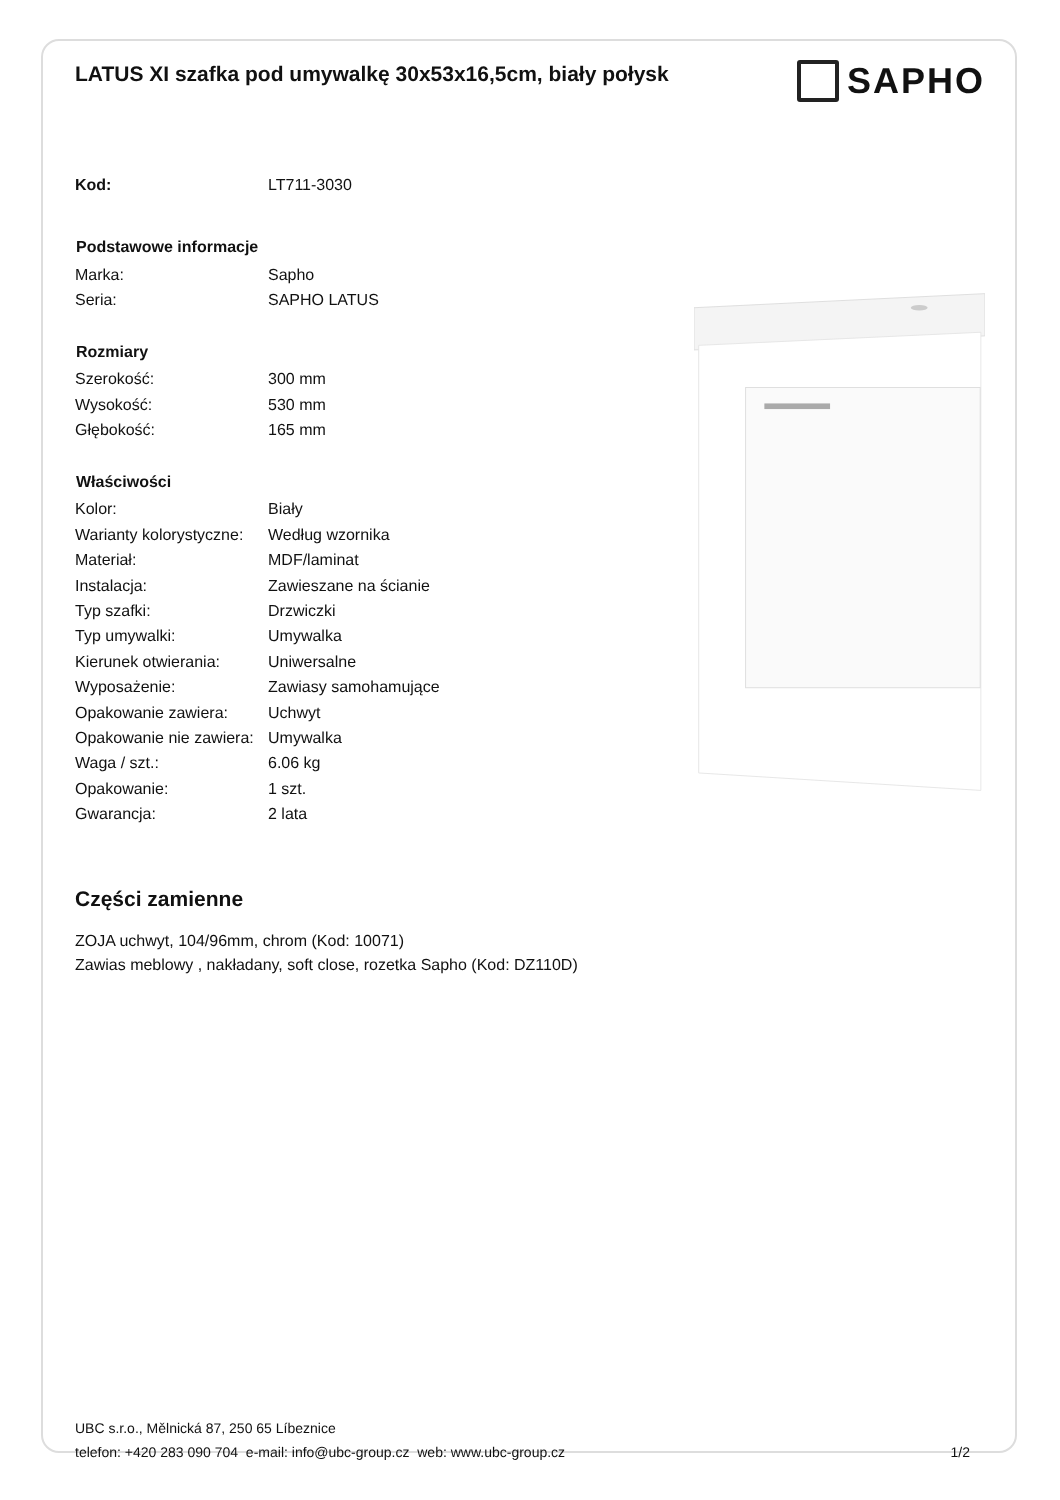LATUS XI szafka pod umywalkę 30x53x16,5cm, biały połysk
SAPHO
| Kod: | LT711-3030 |
| Podstawowe informacje | |
| Marka: | Sapho |
| Seria: | SAPHO LATUS |
| Rozmiary | |
| Szerokość: | 300 mm |
| Wysokość: | 530 mm |
| Głębokość: | 165 mm |
| Właściwości | |
| Kolor: | Biały |
| Warianty kolorystyczne: | Według wzornika |
| Materiał: | MDF/laminat |
| Instalacja: | Zawieszane na ścianie |
| Typ szafki: | Drzwiczki |
| Typ umywalki: | Umywalka |
| Kierunek otwierania: | Uniwersalne |
| Wyposażenie: | Zawiasy samohamujące |
| Opakowanie zawiera: | Uchwyt |
| Opakowanie nie zawiera: | Umywalka |
| Waga / szt.: | 6.06 kg |
| Opakowanie: | 1 szt. |
| Gwarancja: | 2 lata |
Części zamienne
ZOJA uchwyt, 104/96mm, chrom (Kod: 10071)
Zawias meblowy , nakładany, soft close, rozetka Sapho (Kod: DZ110D)
UBC s.r.o., Mělnická 87, 250 65 Líbeznice
telefon: +420 283 090 704 e-mail: info@ubc-group.cz web: www.ubc-group.cz
1/2